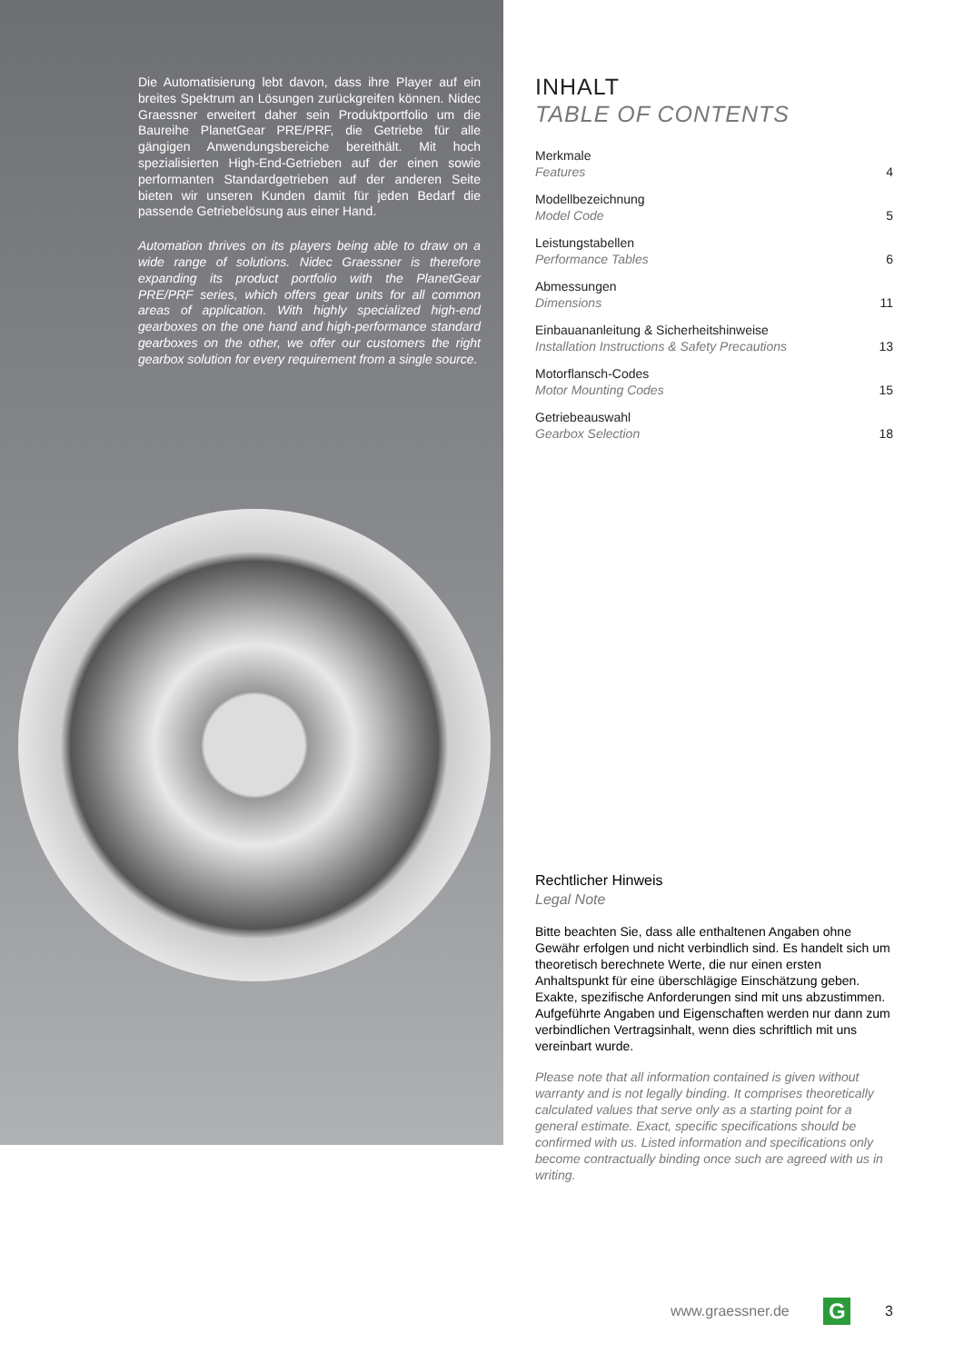Die Automatisierung lebt davon, dass ihre Player auf ein breites Spektrum an Lösungen zurückgreifen können. Nidec Graessner erweitert daher sein Produktportfolio um die Baureihe PlanetGear PRE/PRF, die Getriebe für alle gängigen Anwendungsbereiche bereithält. Mit hoch spezialisierten High-End-Getrieben auf der einen sowie performanten Standardgetrieben auf der anderen Seite bieten wir unseren Kunden damit für jeden Bedarf die passende Getriebelösung aus einer Hand.
Automation thrives on its players being able to draw on a wide range of solutions. Nidec Graessner is therefore expanding its product portfolio with the PlanetGear PRE/PRF series, which offers gear units for all common areas of application. With highly specialized high-end gearboxes on the one hand and high-performance standard gearboxes on the other, we offer our customers the right gearbox solution for every requirement from a single source.
INHALT
TABLE OF CONTENTS
Merkmale
Features
4
Modellbezeichnung
Model Code
5
Leistungstabellen
Performance Tables
6
Abmessungen
Dimensions
11
Einbauananleitung & Sicherheitshinweise
Installation Instructions & Safety Precautions
13
Motorflansch-Codes
Motor Mounting Codes
15
Getriebeauswahl
Gearbox Selection
18
Rechtlicher Hinweis
Legal Note
Bitte beachten Sie, dass alle enthaltenen Angaben ohne Gewähr erfolgen und nicht verbindlich sind. Es handelt sich um theoretisch berechnete Werte, die nur einen ersten Anhaltspunkt für eine überschlägige Einschätzung geben. Exakte, spezifische Anforderungen sind mit uns abzustimmen. Aufgeführte Angaben und Eigenschaften werden nur dann zum verbindlichen Vertragsinhalt, wenn dies schriftlich mit uns vereinbart wurde.
Please note that all information contained is given without warranty and is not legally binding. It comprises theoretically calculated values that serve only as a starting point for a general estimate. Exact, specific specifications should be confirmed with us. Listed information and specifications only become contractually binding once such are agreed with us in writing.
www.graessner.de G 3